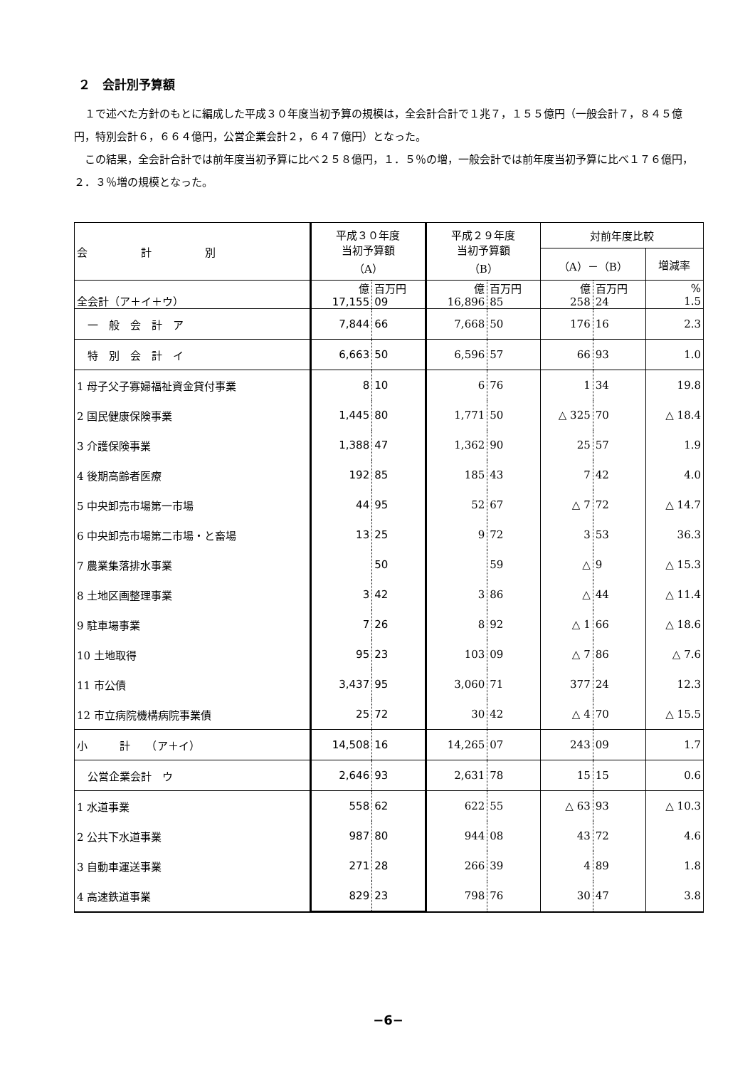２　会計別予算額
１で述べた方針のもとに編成した平成３０年度当初予算の規模は，全会計合計で１兆７，１５５億円（一般会計７，８４５億円，特別会計６，６６４億円，公営企業会計２，６４７億円）となった。
この結果，全会計合計では前年度当初予算に比べ２５８億円，１．５％の増，一般会計では前年度当初予算に比べ１７６億円，２．３％増の規模となった。
| 会 計 別 | 平成３０年度 当初予算額 （A） | | 平成２９年度 当初予算額 （B） | | 対前年度比較 | | |
| --- | --- | --- | --- | --- | --- | --- | --- |
| | | | | | （A）－（B） | | 増減率 |
| 全会計（ア＋イ＋ウ） | 億 17,155 | 百万円 09 | 億 16,896 | 百万円 85 | 億 258 | 百万円 24 | % 1.5 |
| 一 般 会 計 ア | 7,844 | 66 | 7,668 | 50 | 176 | 16 | 2.3 |
| 特 別 会 計 イ | 6,663 | 50 | 6,596 | 57 | 66 | 93 | 1.0 |
| 1 母子父子寡婦福祉資金貸付事業 | 8 | 10 | 6 | 76 | 1 | 34 | 19.8 |
| 2 国民健康保険事業 | 1,445 | 80 | 1,771 | 50 | △ 325 | 70 | △ 18.4 |
| 3 介護保険事業 | 1,388 | 47 | 1,362 | 90 | 25 | 57 | 1.9 |
| 4 後期高齢者医療 | 192 | 85 | 185 | 43 | 7 | 42 | 4.0 |
| 5 中央卸売市場第一市場 | 44 | 95 | 52 | 67 | △ 7 | 72 | △ 14.7 |
| 6 中央卸売市場第二市場・と畜場 | 13 | 25 | 9 | 72 | 3 | 53 | 36.3 |
| 7 農業集落排水事業 | | 50 | | 59 | △ | 9 | △ 15.3 |
| 8 土地区画整理事業 | 3 | 42 | 3 | 86 | △ | 44 | △ 11.4 |
| 9 駐車場事業 | 7 | 26 | 8 | 92 | △ 1 | 66 | △ 18.6 |
| 10 土地取得 | 95 | 23 | 103 | 09 | △ 7 | 86 | △ 7.6 |
| 11 市公債 | 3,437 | 95 | 3,060 | 71 | 377 | 24 | 12.3 |
| 12 市立病院機構病院事業債 | 25 | 72 | 30 | 42 | △ 4 | 70 | △ 15.5 |
| 小 計 （ア＋イ） | 14,508 | 16 | 14,265 | 07 | 243 | 09 | 1.7 |
| 公営企業会計 ウ | 2,646 | 93 | 2,631 | 78 | 15 | 15 | 0.6 |
| 1 水道事業 | 558 | 62 | 622 | 55 | △ 63 | 93 | △ 10.3 |
| 2 公共下水道事業 | 987 | 80 | 944 | 08 | 43 | 72 | 4.6 |
| 3 自動車運送事業 | 271 | 28 | 266 | 39 | 4 | 89 | 1.8 |
| 4 高速鉄道事業 | 829 | 23 | 798 | 76 | 30 | 47 | 3.8 |
−6−